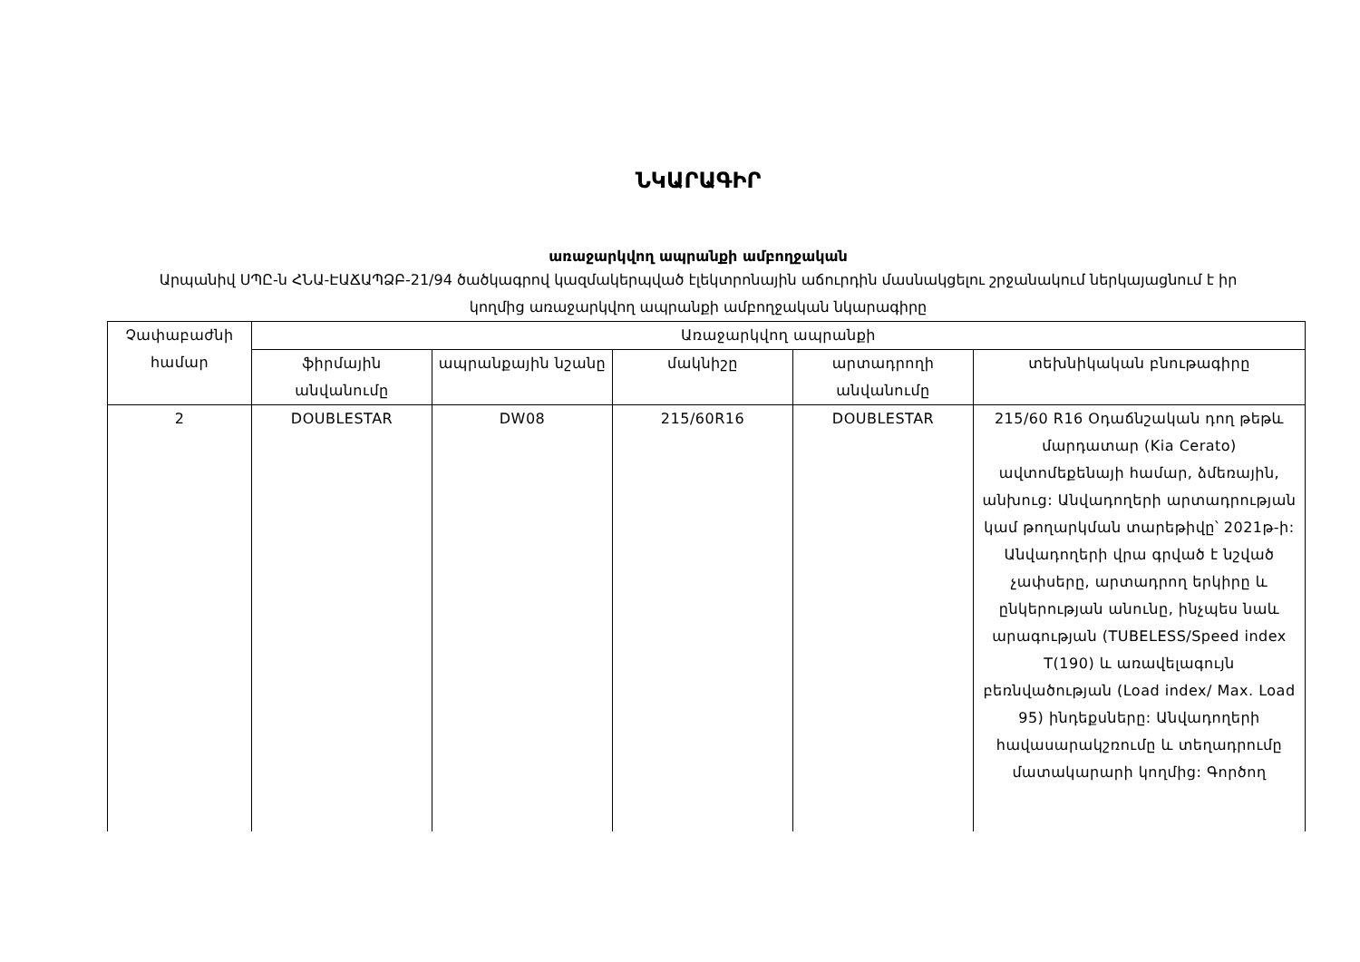ՆԿԱՐԱԳԻՐ
առաջարկվող ապրանքի ամբողջական
Արպանիվ ՍՊԸ-ն ՀՆԱ-ԷԱՃԱՊՁԲ-21/94 ծածկագրով կազմակերպված էլեկտրոնային աճուրդին մասնակցելու շրջանակում ներկայացնում է իր կողմից առաջարկվող ապրանքի ամբողջական նկարագիրը
| Չափաբաժնի համար | Առաջարկվող ապրանքի | | | | |
| --- | --- | --- | --- | --- | --- |
| | ֆիրմային անվանումը | ապրանքային նշանը | մակնիշը | արտադրողի անվանումը | տեխնիկական բնութագիրը |
| 2 | DOUBLESTAR | DW08 | 215/60R16 | DOUBLESTAR | 215/60 R16 Օդաճնշական դող թեթև մարդատար (Kia Cerato) ավտոմեքենայի համար, ձմեռային, անխուց: Անվադողերի արտադրության կամ թողարկման տարեթիվը՝ 2021թ-ի: Անվադողերի վրա գրված է նշված չափսերը, արտադրող երկիրը և ընկերության անունը, ինչպես նաև արագության (TUBELESS/Speed index T(190) և առավելագույն բեռնվածության (Load index/ Max. Load 95) ինդեքսները: Անվադողերի հավասարակշռումը և տեղադրումը մատակարարի կողմից: Գործող |